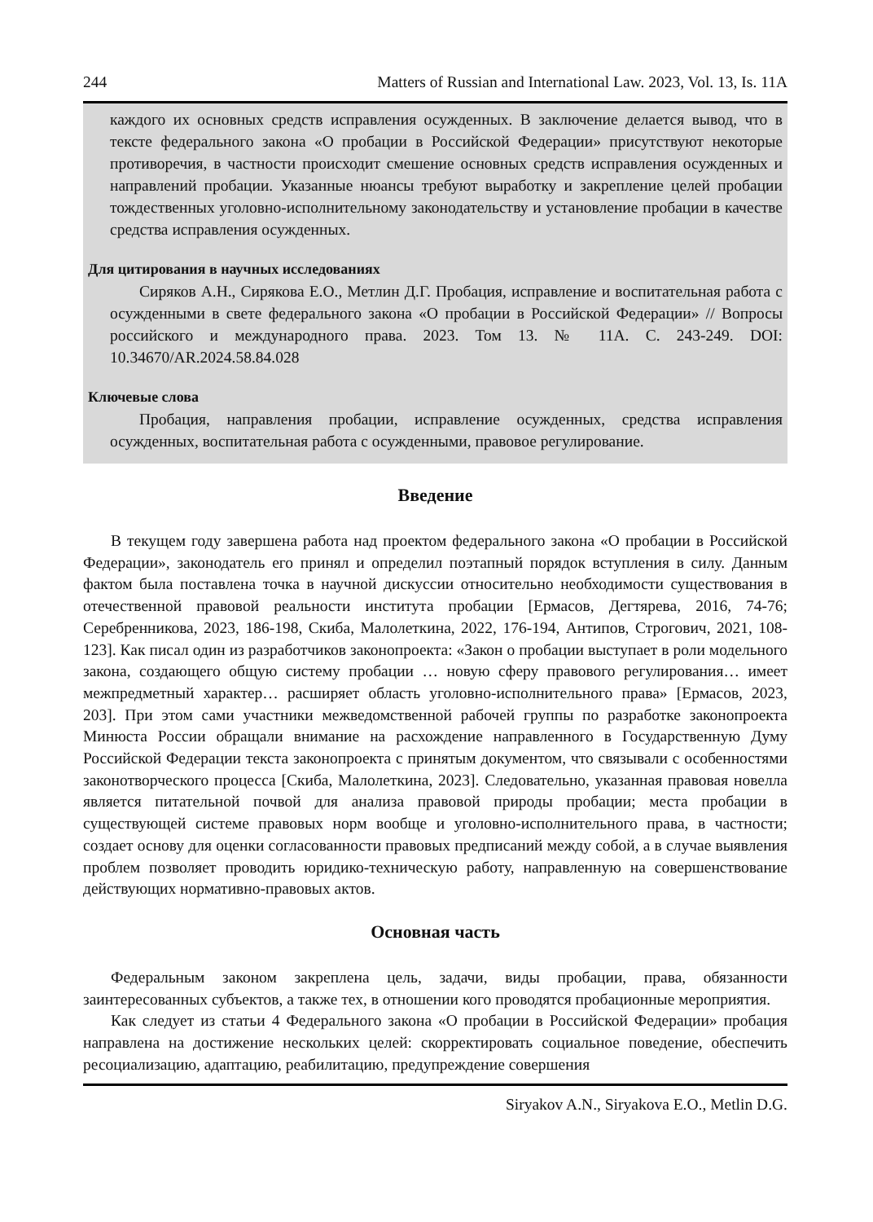244 Matters of Russian and International Law. 2023, Vol. 13, Is. 11A
каждого их основных средств исправления осужденных. В заключение делается вывод, что в тексте федерального закона «О пробации в Российской Федерации» присутствуют некоторые противоречия, в частности происходит смешение основных средств исправления осужденных и направлений пробации. Указанные нюансы требуют выработку и закрепление целей пробации тождественных уголовно-исполнительному законодательству и установление пробации в качестве средства исправления осужденных.
Для цитирования в научных исследованиях
Сиряков А.Н., Сирякова Е.О., Метлин Д.Г. Пробация, исправление и воспитательная работа с осужденными в свете федерального закона «О пробации в Российской Федерации» // Вопросы российского и международного права. 2023. Том 13. № 11А. С. 243-249. DOI: 10.34670/AR.2024.58.84.028
Ключевые слова
Пробация, направления пробации, исправление осужденных, средства исправления осужденных, воспитательная работа с осужденными, правовое регулирование.
Введение
В текущем году завершена работа над проектом федерального закона «О пробации в Российской Федерации», законодатель его принял и определил поэтапный порядок вступления в силу. Данным фактом была поставлена точка в научной дискуссии относительно необходимости существования в отечественной правовой реальности института пробации [Ермасов, Дегтярева, 2016, 74-76; Серебренникова, 2023, 186-198, Скиба, Малолеткина, 2022, 176-194, Антипов, Строгович, 2021, 108-123]. Как писал один из разработчиков законопроекта: «Закон о пробации выступает в роли модельного закона, создающего общую систему пробации … новую сферу правового регулирования… имеет межпредметный характер… расширяет область уголовно-исполнительного права» [Ермасов, 2023, 203]. При этом сами участники межведомственной рабочей группы по разработке законопроекта Минюста России обращали внимание на расхождение направленного в Государственную Думу Российской Федерации текста законопроекта с принятым документом, что связывали с особенностями законотворческого процесса [Скиба, Малолеткина, 2023]. Следовательно, указанная правовая новелла является питательной почвой для анализа правовой природы пробации; места пробации в существующей системе правовых норм вообще и уголовно-исполнительного права, в частности; создает основу для оценки согласованности правовых предписаний между собой, а в случае выявления проблем позволяет проводить юридико-техническую работу, направленную на совершенствование действующих нормативно-правовых актов.
Основная часть
Федеральным законом закреплена цель, задачи, виды пробации, права, обязанности заинтересованных субъектов, а также тех, в отношении кого проводятся пробационные мероприятия.
Как следует из статьи 4 Федерального закона «О пробации в Российской Федерации» пробация направлена на достижение нескольких целей: скорректировать социальное поведение, обеспечить ресоциализацию, адаптацию, реабилитацию, предупреждение совершения
Siryakov A.N., Siryakova E.O., Metlin D.G.